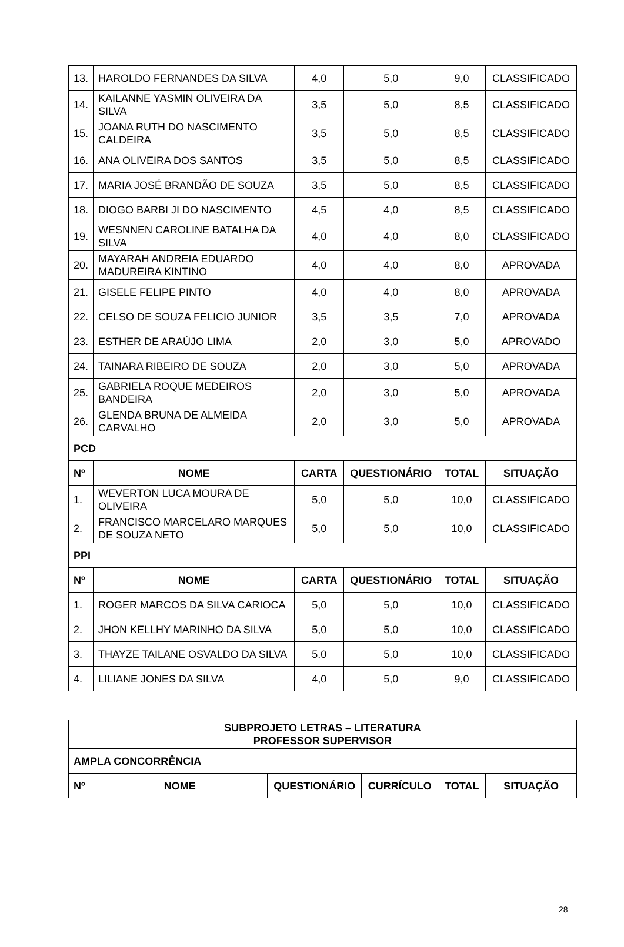| 13. | HAROLDO FERNANDES DA SILVA | 4,0 | 5,0 | 9,0 | CLASSIFICADO |
| 14. | KAILANNE YASMIN OLIVEIRA DA SILVA | 3,5 | 5,0 | 8,5 | CLASSIFICADO |
| 15. | JOANA RUTH DO NASCIMENTO CALDEIRA | 3,5 | 5,0 | 8,5 | CLASSIFICADO |
| 16. | ANA OLIVEIRA DOS SANTOS | 3,5 | 5,0 | 8,5 | CLASSIFICADO |
| 17. | MARIA JOSÉ BRANDÃO DE SOUZA | 3,5 | 5,0 | 8,5 | CLASSIFICADO |
| 18. | DIOGO BARBI JI DO NASCIMENTO | 4,5 | 4,0 | 8,5 | CLASSIFICADO |
| 19. | WESNNEN CAROLINE BATALHA DA SILVA | 4,0 | 4,0 | 8,0 | CLASSIFICADO |
| 20. | MAYARAH ANDREIA EDUARDO MADUREIRA KINTINO | 4,0 | 4,0 | 8,0 | APROVADA |
| 21. | GISELE FELIPE PINTO | 4,0 | 4,0 | 8,0 | APROVADA |
| 22. | CELSO DE SOUZA FELICIO JUNIOR | 3,5 | 3,5 | 7,0 | APROVADA |
| 23. | ESTHER DE ARAÚJO LIMA | 2,0 | 3,0 | 5,0 | APROVADO |
| 24. | TAINARA RIBEIRO DE SOUZA | 2,0 | 3,0 | 5,0 | APROVADA |
| 25. | GABRIELA ROQUE MEDEIROS BANDEIRA | 2,0 | 3,0 | 5,0 | APROVADA |
| 26. | GLENDA BRUNA DE ALMEIDA CARVALHO | 2,0 | 3,0 | 5,0 | APROVADA |
| PCD | | | | | |
| Nº | NOME | CARTA | QUESTIONÁRIO | TOTAL | SITUAÇÃO |
| 1. | WEVERTON LUCA MOURA DE OLIVEIRA | 5,0 | 5,0 | 10,0 | CLASSIFICADO |
| 2. | FRANCISCO MARCELARO MARQUES DE SOUZA NETO | 5,0 | 5,0 | 10,0 | CLASSIFICADO |
| PPI | | | | | |
| Nº | NOME | CARTA | QUESTIONÁRIO | TOTAL | SITUAÇÃO |
| 1. | ROGER MARCOS DA SILVA CARIOCA | 5,0 | 5,0 | 10,0 | CLASSIFICADO |
| 2. | JHON KELLHY MARINHO DA SILVA | 5,0 | 5,0 | 10,0 | CLASSIFICADO |
| 3. | THAYZE TAILANE OSVALDO DA SILVA | 5.0 | 5,0 | 10,0 | CLASSIFICADO |
| 4. | LILIANE JONES DA SILVA | 4,0 | 5,0 | 9,0 | CLASSIFICADO |
| SUBPROJETO LETRAS – LITERATURA PROFESSOR SUPERVISOR | | | | | |
| --- | --- | --- | --- | --- | --- |
| AMPLA CONCORRÊNCIA | | | | | |
| Nº | NOME | QUESTIONÁRIO | CURRÍCULO | TOTAL | SITUAÇÃO |
28